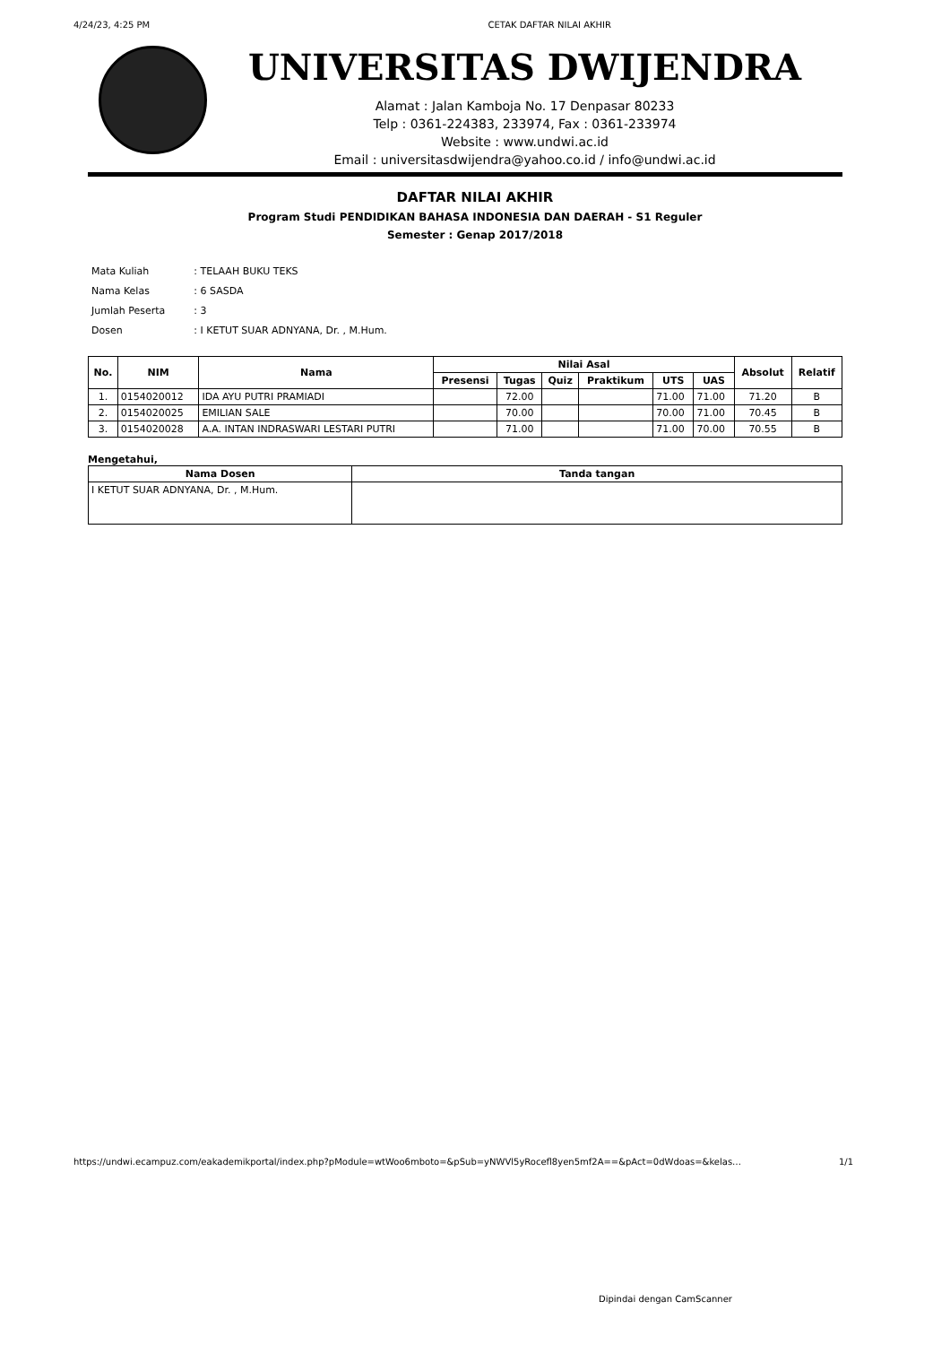4/24/23, 4:25 PM CETAK DAFTAR NILAI AKHIR
UNIVERSITAS DWIJENDRA
Alamat : Jalan Kamboja No. 17 Denpasar 80233
Telp : 0361-224383, 233974, Fax : 0361-233974
Website : www.undwi.ac.id
Email : universitasdwijendra@yahoo.co.id / info@undwi.ac.id
DAFTAR NILAI AKHIR
Program Studi PENDIDIKAN BAHASA INDONESIA DAN DAERAH - S1 Reguler
Semester : Genap 2017/2018
| Mata Kuliah | : TELAAH BUKU TEKS |
| Nama Kelas | : 6 SASDA |
| Jumlah Peserta | : 3 |
| Dosen | : I KETUT SUAR ADNYANA, Dr. , M.Hum. |
| No. | NIM | Nama | Nilai Asal | | | | | | Absolut | Relatif |
| --- | --- | --- | --- | --- | --- | --- | --- | --- | --- | --- |
| | | | Presensi | Tugas | Quiz | Praktikum | UTS | UAS | | |
| 1. | 0154020012 | IDA AYU PUTRI PRAMIADI | | 72.00 | | | 71.00 | 71.00 | 71.20 | B |
| 2. | 0154020025 | EMILIAN SALE | | 70.00 | | | 70.00 | 71.00 | 70.45 | B |
| 3. | 0154020028 | A.A. INTAN INDRASWARI LESTARI PUTRI | | 71.00 | | | 71.00 | 70.00 | 70.55 | B |
Mengetahui,
| Nama Dosen | Tanda tangan |
| --- | --- |
| I KETUT SUAR ADNYANA, Dr. , M.Hum. | |
https://undwi.ecampuz.com/eakademikportal/index.php?pModule=wtWoo6mboto=&pSub=yNWVl5yRocefl8yen5mf2A==&pAct=0dWdoas=&kelas… 1/1
Dipindai dengan CamScanner